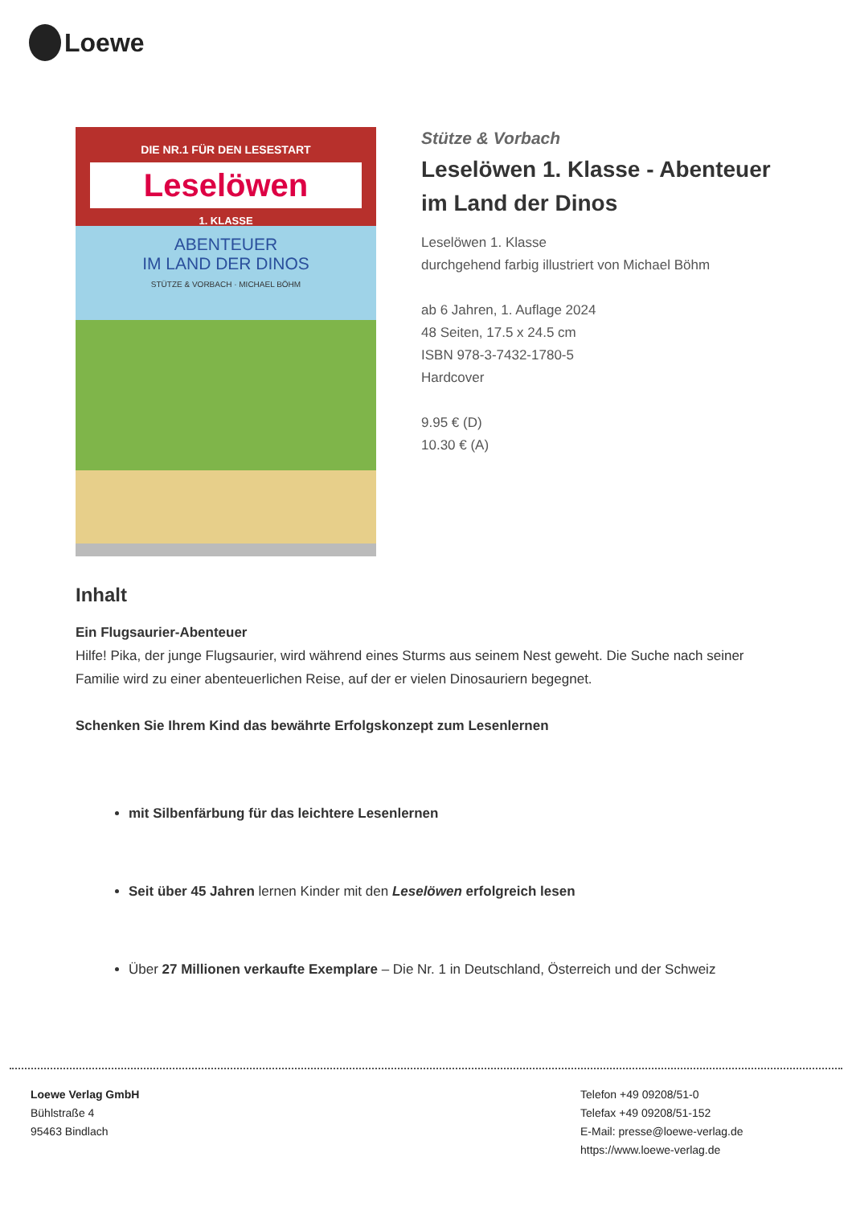Loewe
DIE NR.1 FÜR DEN LESESTART
Leselöwen
1. KLASSE
ABENTEUER
IM LAND DER DINOS
STÜTZE & VORBACH · MICHAEL BÖHM
Stütze & Vorbach
Leselöwen 1. Klasse - Abenteuer im Land der Dinos
Leselöwen 1. Klasse
durchgehend farbig illustriert von Michael Böhm
ab 6 Jahren, 1. Auflage 2024
48 Seiten, 17.5 x 24.5 cm
ISBN 978-3-7432-1780-5
Hardcover
9.95 € (D)
10.30 € (A)
Inhalt
Ein Flugsaurier-Abenteuer
Hilfe! Pika, der junge Flugsaurier, wird während eines Sturms aus seinem Nest geweht. Die Suche nach seiner Familie wird zu einer abenteuerlichen Reise, auf der er vielen Dinosauriern begegnet.
Schenken Sie Ihrem Kind das bewährte Erfolgskonzept zum Lesenlernen
mit Silbenfärbung für das leichtere Lesenlernen
Seit über 45 Jahren lernen Kinder mit den Leselöwen erfolgreich lesen
Über 27 Millionen verkaufte Exemplare – Die Nr. 1 in Deutschland, Österreich und der Schweiz
Loewe Verlag GmbH
Bühlstraße 4
95463 Bindlach
Telefon +49 09208/51-0
Telefax +49 09208/51-152
E-Mail: presse@loewe-verlag.de
https://www.loewe-verlag.de